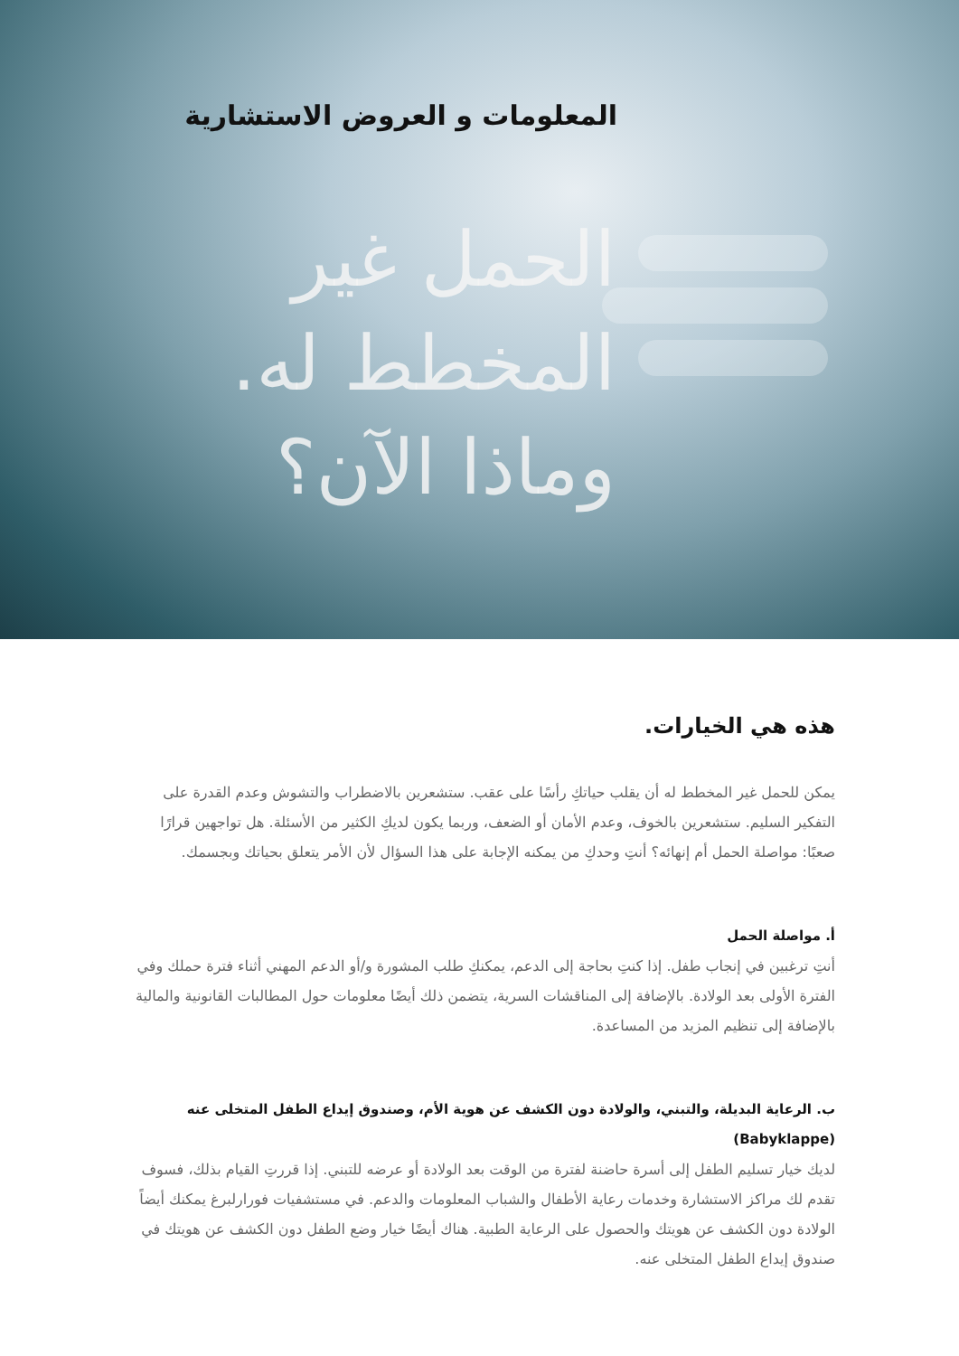المعلومات و العروض الاستشارية
الحمل غير
المخطط له.
وماذا الآن؟
هذه هي الخيارات.
يمكن للحمل غير المخطط له أن يقلب حياتكِ رأسًا على عقب. ستشعرين بالاضطراب والتشوش وعدم القدرة على التفكير السليم. ستشعرين بالخوف، وعدم الأمان أو الضعف، وربما يكون لديكِ الكثير من الأسئلة. هل تواجهين قرارًا صعبًا: مواصلة الحمل أم إنهائه؟ أنتِ وحدكِ من يمكنه الإجابة على هذا السؤال لأن الأمر يتعلق بحياتك وبجسمك.
أ. مواصلة الحمل
أنتِ ترغبين في إنجاب طفل. إذا كنتِ بحاجة إلى الدعم، يمكنكِ طلب المشورة و/أو الدعم المهني أثناء فترة حملك وفي الفترة الأولى بعد الولادة. بالإضافة إلى المناقشات السرية، يتضمن ذلك أيضًا معلومات حول المطالبات القانونية والمالية بالإضافة إلى تنظيم المزيد من المساعدة.
ب. الرعاية البديلة، والتبني، والولادة دون الكشف عن هوية الأم، وصندوق إيداع الطفل المتخلى عنه (Babyklappe)
لديك خيار تسليم الطفل إلى أسرة حاضنة لفترة من الوقت بعد الولادة أو عرضه للتبني. إذا قررتِ القيام بذلك، فسوف تقدم لك مراكز الاستشارة وخدمات رعاية الأطفال والشباب المعلومات والدعم. في مستشفيات فورارلبرغ يمكنك أيضاً الولادة دون الكشف عن هويتك والحصول على الرعاية الطبية. هناك أيضًا خيار وضع الطفل دون الكشف عن هويتك في صندوق إيداع الطفل المتخلى عنه.